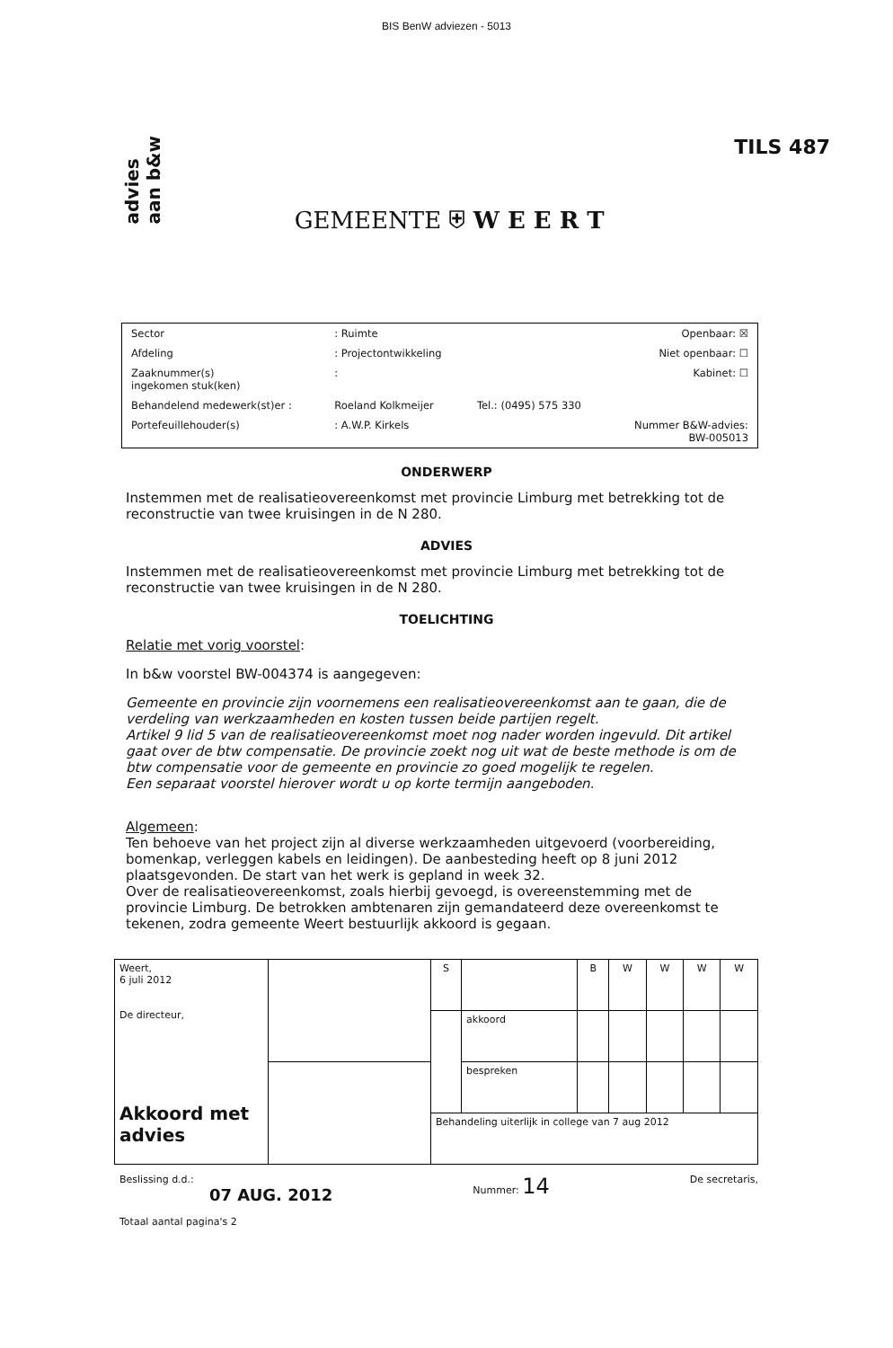BIS BenW adviezen - 5013
advies
aan b&w
GEMEENTE ⛨ W E E R T
TILS 487
| Sector | : Ruimte | | Openbaar: ☒ |
| Afdeling | : Projectontwikkeling | | Niet openbaar: ☐ |
| Zaaknummer(s) ingekomen stuk(ken) | : | | Kabinet: ☐ |
| Behandelend medewerk(st)er : | Roeland Kolkmeijer | Tel.: (0495) 575 330 | |
| Portefeuillehouder(s) | : A.W.P. Kirkels | | Nummer B&W-advies: BW-005013 |
ONDERWERP
Instemmen met de realisatieovereenkomst met provincie Limburg met betrekking tot de reconstructie van twee kruisingen in de N 280.
ADVIES
Instemmen met de realisatieovereenkomst met provincie Limburg met betrekking tot de reconstructie van twee kruisingen in de N 280.
TOELICHTING
Relatie met vorig voorstel:
In b&w voorstel BW-004374 is aangegeven:
Gemeente en provincie zijn voornemens een realisatieovereenkomst aan te gaan, die de verdeling van werkzaamheden en kosten tussen beide partijen regelt.
Artikel 9 lid 5 van de realisatieovereenkomst moet nog nader worden ingevuld. Dit artikel gaat over de btw compensatie. De provincie zoekt nog uit wat de beste methode is om de btw compensatie voor de gemeente en provincie zo goed mogelijk te regelen.
Een separaat voorstel hierover wordt u op korte termijn aangeboden.
Algemeen:
Ten behoeve van het project zijn al diverse werkzaamheden uitgevoerd (voorbereiding, bomenkap, verleggen kabels en leidingen). De aanbesteding heeft op 8 juni 2012 plaatsgevonden. De start van het werk is gepland in week 32.
Over de realisatieovereenkomst, zoals hierbij gevoegd, is overeenstemming met de provincie Limburg. De betrokken ambtenaren zijn gemandateerd deze overeenkomst te tekenen, zodra gemeente Weert bestuurlijk akkoord is gegaan.
| Weert, 6 juli 2012 De directeur, Akkoord met advies | | S | | B | W | W | W | W |
| | | | akkoord | | | | | |
| | | | bespreken | | | | | |
| | | Behandeling uiterlijk in college van 7 aug 2012 | | | | | | |
Beslissing d.d.:
07 AUG. 2012
Totaal aantal pagina's 2
Nummer: 14
De secretaris,